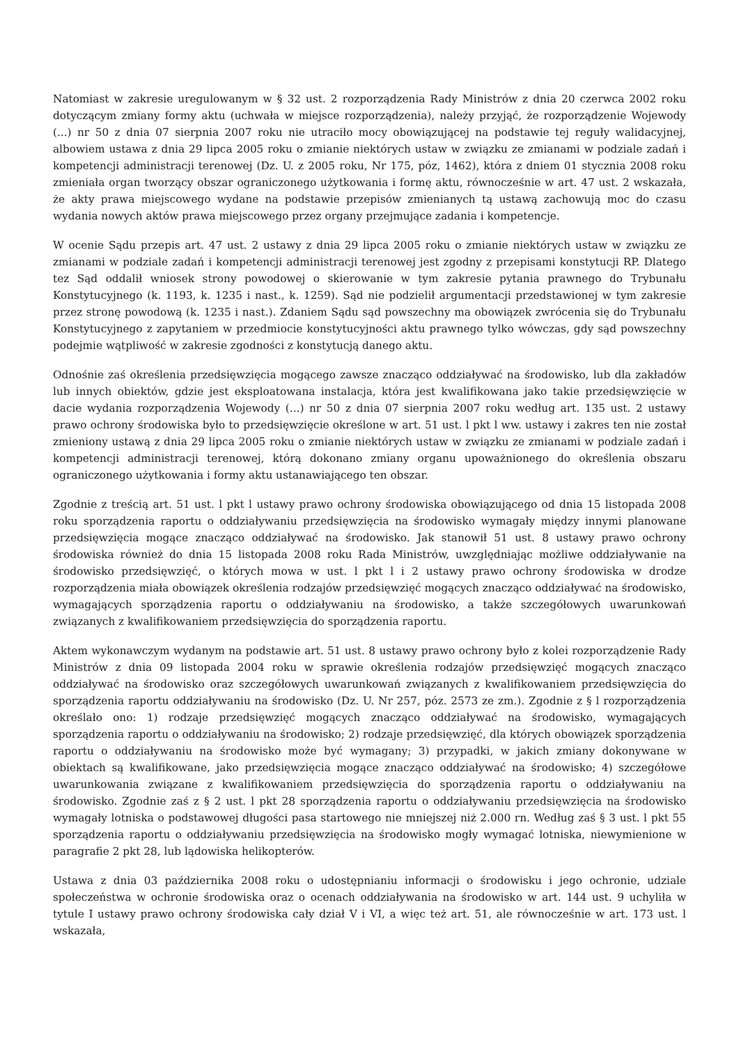Natomiast w zakresie uregulowanym w § 32 ust. 2 rozporządzenia Rady Ministrów z dnia 20 czerwca 2002 roku dotyczącym zmiany formy aktu (uchwała w miejsce rozporządzenia), należy przyjąć, że rozporządzenie Wojewody (...) nr 50 z dnia 07 sierpnia 2007 roku nie utraciło mocy obowiązującej na podstawie tej reguły walidacyjnej, albowiem ustawa z dnia 29 lipca 2005 roku o zmianie niektórych ustaw w związku ze zmianami w podziale zadań i kompetencji administracji terenowej (Dz. U. z 2005 roku, Nr 175, póz, 1462), która z dniem 01 stycznia 2008 roku zmieniała organ tworzący obszar ograniczonego użytkowania i formę aktu, równocześnie w art. 47 ust. 2 wskazała, że akty prawa miejscowego wydane na podstawie przepisów zmienianych tą ustawą zachowują moc do czasu wydania nowych aktów prawa miejscowego przez organy przejmujące zadania i kompetencje.
W ocenie Sądu przepis art. 47 ust. 2 ustawy z dnia 29 lipca 2005 roku o zmianie niektórych ustaw w związku ze zmianami w podziale zadań i kompetencji administracji terenowej jest zgodny z przepisami konstytucji RP. Dlatego tez Sąd oddalił wniosek strony powodowej o skierowanie w tym zakresie pytania prawnego do Trybunału Konstytucyjnego (k. 1193, k. 1235 i nast., k. 1259). Sąd nie podzielił argumentacji przedstawionej w tym zakresie przez stronę powodową (k. 1235 i nast.). Zdaniem Sądu sąd powszechny ma obowiązek zwrócenia się do Trybunału Konstytucyjnego z zapytaniem w przedmiocie konstytucyjności aktu prawnego tylko wówczas, gdy sąd powszechny podejmie wątpliwość w zakresie zgodności z konstytucją danego aktu.
Odnośnie zaś określenia przedsięwzięcia mogącego zawsze znacząco oddziaływać na środowisko, lub dla zakładów lub innych obiektów, gdzie jest eksploatowana instalacja, która jest kwalifikowana jako takie przedsięwzięcie w dacie wydania rozporządzenia Wojewody (...) nr 50 z dnia 07 sierpnia 2007 roku według art. 135 ust. 2 ustawy prawo ochrony środowiska było to przedsięwzięcie określone w art. 51 ust. l pkt l ww. ustawy i zakres ten nie został zmieniony ustawą z dnia 29 lipca 2005 roku o zmianie niektórych ustaw w związku ze zmianami w podziale zadań i kompetencji administracji terenowej, którą dokonano zmiany organu upoważnionego do określenia obszaru ograniczonego użytkowania i formy aktu ustanawiającego ten obszar.
Zgodnie z treścią art. 51 ust. l pkt l ustawy prawo ochrony środowiska obowiązującego od dnia 15 listopada 2008 roku sporządzenia raportu o oddziaływaniu przedsięwzięcia na środowisko wymagały między innymi planowane przedsięwzięcia mogące znacząco oddziaływać na środowisko. Jak stanowił 51 ust. 8 ustawy prawo ochrony środowiska również do dnia 15 listopada 2008 roku Rada Ministrów, uwzględniając możliwe oddziaływanie na środowisko przedsięwzięć, o których mowa w ust. l pkt l i 2 ustawy prawo ochrony środowiska w drodze rozporządzenia miała obowiązek określenia rodzajów przedsięwzięć mogących znacząco oddziaływać na środowisko, wymagających sporządzenia raportu o oddziaływaniu na środowisko, a także szczegółowych uwarunkowań związanych z kwalifikowaniem przedsięwzięcia do sporządzenia raportu.
Aktem wykonawczym wydanym na podstawie art. 51 ust. 8 ustawy prawo ochrony było z kolei rozporządzenie Rady Ministrów z dnia 09 listopada 2004 roku w sprawie określenia rodzajów przedsięwzięć mogących znacząco oddziaływać na środowisko oraz szczegółowych uwarunkowań związanych z kwalifikowaniem przedsięwzięcia do sporządzenia raportu oddziaływaniu na środowisko (Dz. U. Nr 257, póz. 2573 ze zm.). Zgodnie z § l rozporządzenia określało ono: 1) rodzaje przedsięwzięć mogących znacząco oddziaływać na środowisko, wymagających sporządzenia raportu o oddziaływaniu na środowisko; 2) rodzaje przedsięwzięć, dla których obowiązek sporządzenia raportu o oddziaływaniu na środowisko może być wymagany; 3) przypadki, w jakich zmiany dokonywane w obiektach są kwalifikowane, jako przedsięwzięcia mogące znacząco oddziaływać na środowisko; 4) szczegółowe uwarunkowania związane z kwalifikowaniem przedsięwzięcia do sporządzenia raportu o oddziaływaniu na środowisko. Zgodnie zaś z § 2 ust. l pkt 28 sporządzenia raportu o oddziaływaniu przedsięwzięcia na środowisko wymagały lotniska o podstawowej długości pasa startowego nie mniejszej niż 2.000 rn. Według zaś § 3 ust. l pkt 55 sporządzenia raportu o oddziaływaniu przedsięwzięcia na środowisko mogły wymagać lotniska, niewymienione w paragrafie 2 pkt 28, lub lądowiska helikopterów.
Ustawa z dnia 03 października 2008 roku o udostępnianiu informacji o środowisku i jego ochronie, udziale społeczeństwa w ochronie środowiska oraz o ocenach oddziaływania na środowisko w art. 144 ust. 9 uchyliła w tytule I ustawy prawo ochrony środowiska cały dział V i VI, a więc też art. 51, ale równocześnie w art. 173 ust. l wskazała,